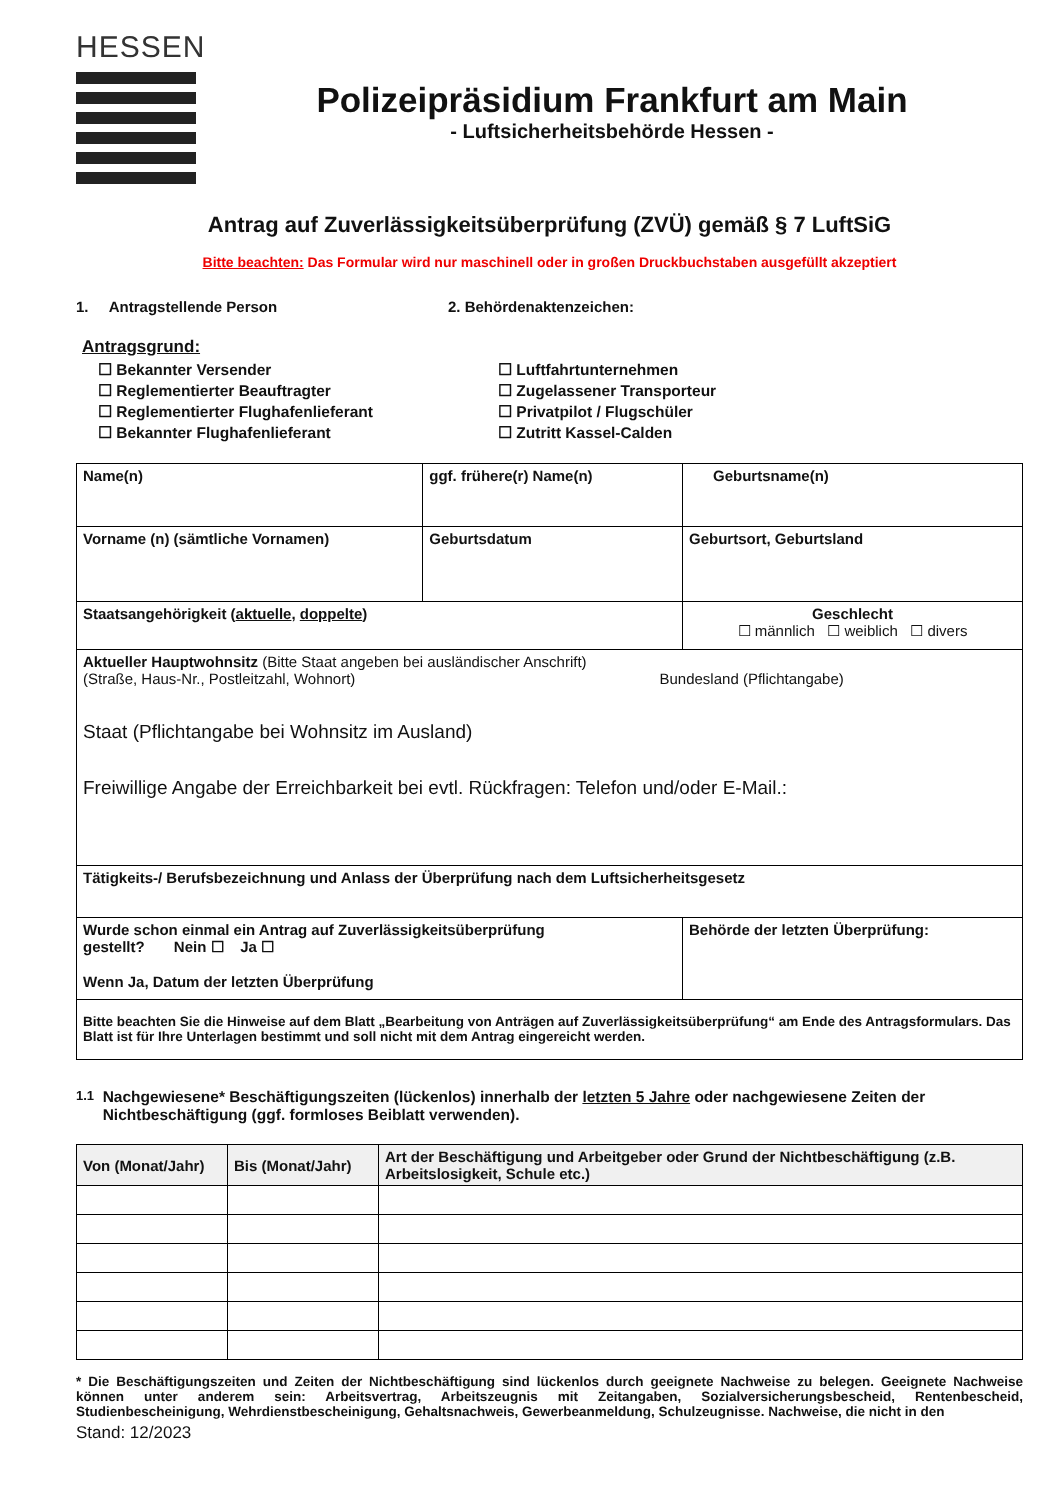HESSEN
Polizeipräsidium Frankfurt am Main
- Luftsicherheitsbehörde Hessen -
Antrag auf Zuverlässigkeitsüberprüfung (ZVÜ) gemäß § 7 LuftSiG
Bitte beachten: Das Formular wird nur maschinell oder in großen Druckbuchstaben ausgefüllt akzeptiert
1. Antragstellende Person 2. Behördenaktenzeichen:
Antragsgrund:
☐ Bekannter Versender
☐ Luftfahrtunternehmen
☐ Reglementierter Beauftragter
☐ Zugelassener Transporteur
☐ Reglementierter Flughafenlieferant
☐ Privatpilot / Flugschüler
☐ Bekannter Flughafenlieferant
☐ Zutritt Kassel-Calden
| Name(n) | ggf. frühere(r) Name(n) | | Geburtsname(n) |
| Vorname (n) (sämtliche Vornamen) | | Geburtsdatum | Geburtsort, Geburtsland |
| Staatsangehörigkeit ( aktuelle , doppelte ) | | | Geschlecht ☐ männlich ☐ weiblich ☐ divers |
| Aktueller Hauptwohnsitz (Bitte Staat angeben bei ausländischer Anschrift) (Straße, Haus-Nr., Postleitzahl, Wohnort) Bundesland (Pflichtangabe) Staat (Pflichtangabe bei Wohnsitz im Ausland) Freiwillige Angabe der Erreichbarkeit bei evtl. Rückfragen: Telefon und/oder E-Mail.: | | | |
| Tätigkeits-/ Berufsbezeichnung und Anlass der Überprüfung nach dem Luftsicherheitsgesetz | | | |
| Wurde schon einmal ein Antrag auf Zuverlässigkeitsüberprüfung gestellt? Nein ☐ Ja ☐ Wenn Ja, Datum der letzten Überprüfung | | | Behörde der letzten Überprüfung: |
| Bitte beachten Sie die Hinweise auf dem Blatt „Bearbeitung von Anträgen auf Zuverlässigkeitsüberprüfung“ am Ende des Antragsformulars. Das Blatt ist für Ihre Unterlagen bestimmt und soll nicht mit dem Antrag eingereicht werden. | | | |
1.1 Nachgewiesene* Beschäftigungszeiten (lückenlos) innerhalb der letzten 5 Jahre oder nachgewiesene Zeiten der Nichtbeschäftigung (ggf. formloses Beiblatt verwenden).
| Von (Monat/Jahr) | Bis (Monat/Jahr) | Art der Beschäftigung und Arbeitgeber oder Grund der Nichtbeschäftigung (z.B. Arbeitslosigkeit, Schule etc.) |
| --- | --- | --- |
* Die Beschäftigungszeiten und Zeiten der Nichtbeschäftigung sind lückenlos durch geeignete Nachweise zu belegen. Geeignete Nachweise können unter anderem sein: Arbeitsvertrag, Arbeitszeugnis mit Zeitangaben, Sozialversicherungsbescheid, Rentenbescheid, Studienbescheinigung, Wehrdienstbescheinigung, Gehaltsnachweis, Gewerbeanmeldung, Schulzeugnisse. Nachweise, die nicht in den
Stand: 12/2023